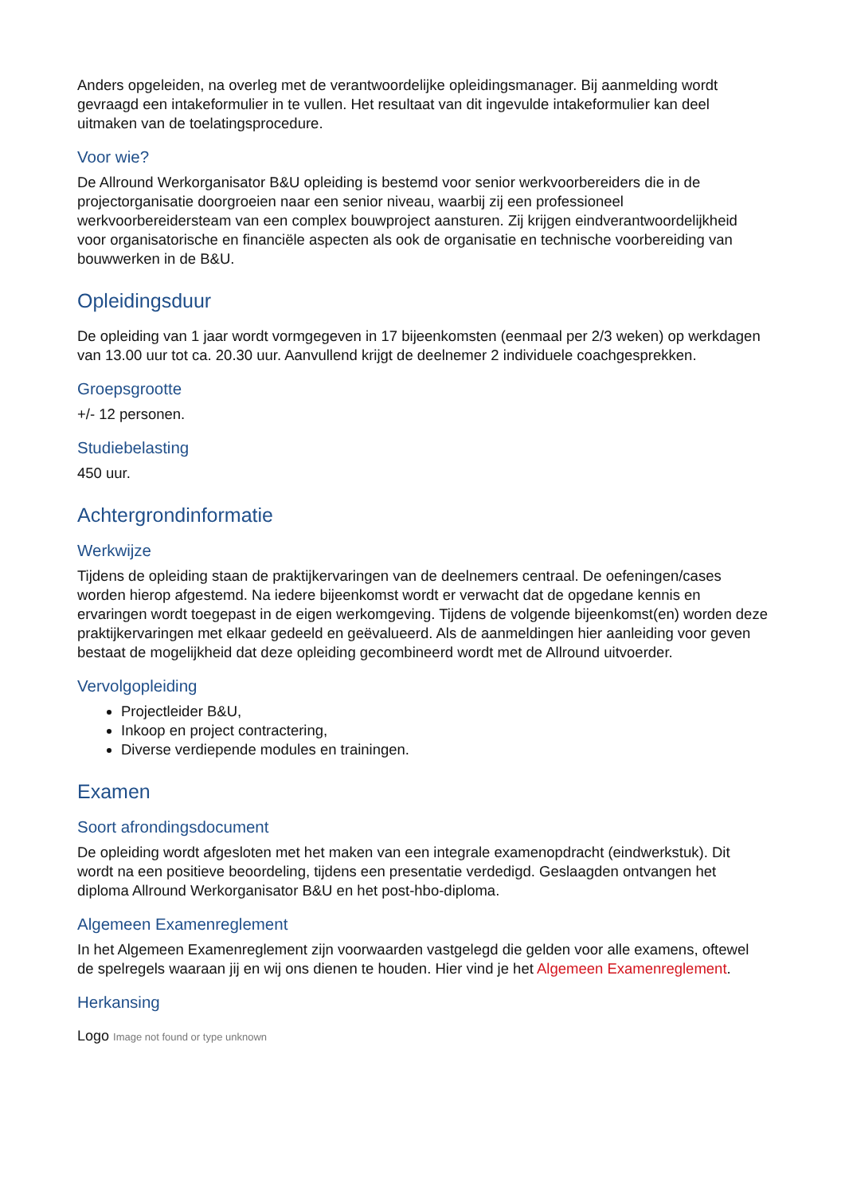Anders opgeleiden, na overleg met de verantwoordelijke opleidingsmanager. Bij aanmelding wordt gevraagd een intakeformulier in te vullen. Het resultaat van dit ingevulde intakeformulier kan deel uitmaken van de toelatingsprocedure.
Voor wie?
De Allround Werkorganisator B&U opleiding is bestemd voor senior werkvoorbereiders die in de projectorganisatie doorgroeien naar een senior niveau, waarbij zij een professioneel werkvoorbereidersteam van een complex bouwproject aansturen. Zij krijgen eindverantwoordelijkheid voor organisatorische en financiële aspecten als ook de organisatie en technische voorbereiding van bouwwerken in de B&U.
Opleidingsduur
De opleiding van 1 jaar wordt vormgegeven in 17 bijeenkomsten (eenmaal per 2/3 weken) op werkdagen van 13.00 uur tot ca. 20.30 uur. Aanvullend krijgt de deelnemer 2 individuele coachgesprekken.
Groepsgrootte
+/- 12 personen.
Studiebelasting
450 uur.
Achtergrondinformatie
Werkwijze
Tijdens de opleiding staan de praktijkervaringen van de deelnemers centraal. De oefeningen/cases worden hierop afgestemd. Na iedere bijeenkomst wordt er verwacht dat de opgedane kennis en ervaringen wordt toegepast in de eigen werkomgeving. Tijdens de volgende bijeenkomst(en) worden deze praktijkervaringen met elkaar gedeeld en geëvalueerd. Als de aanmeldingen hier aanleiding voor geven bestaat de mogelijkheid dat deze opleiding gecombineerd wordt met de Allround uitvoerder.
Vervolgopleiding
Projectleider B&U,
Inkoop en project contractering,
Diverse verdiepende modules en trainingen.
Examen
Soort afrondingsdocument
De opleiding wordt afgesloten met het maken van een integrale examenopdracht (eindwerkstuk). Dit wordt na een positieve beoordeling, tijdens een presentatie verdedigd. Geslaagden ontvangen het diploma Allround Werkorganisator B&U en het post-hbo-diploma.
Algemeen Examenreglement
In het Algemeen Examenreglement zijn voorwaarden vastgelegd die gelden voor alle examens, oftewel de spelregels waaraan jij en wij ons dienen te houden. Hier vind je het Algemeen Examenreglement.
Herkansing
Logo Image not found or type unknown